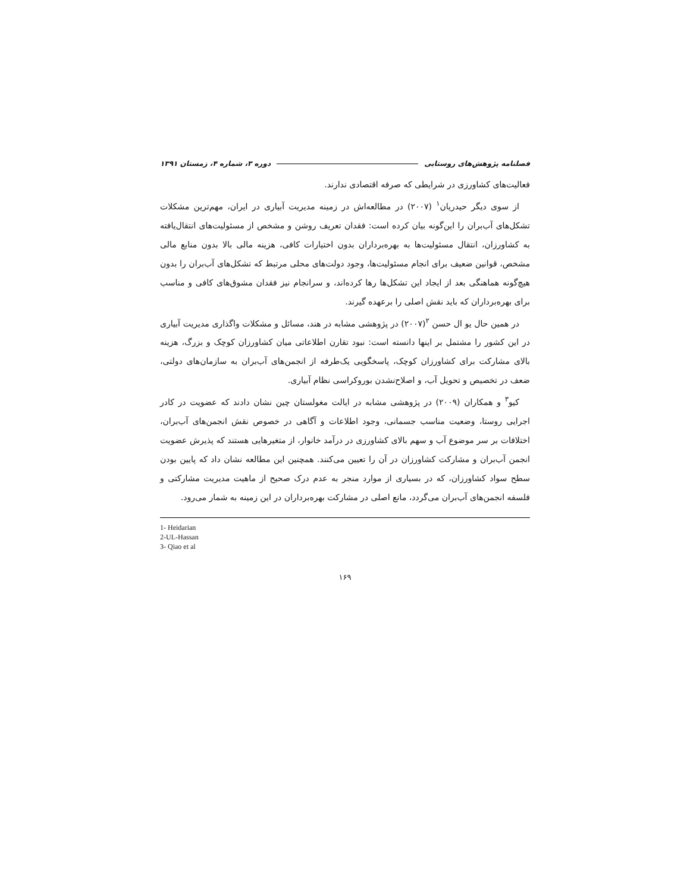فصلنامه پژوهش‌های روستایی دوره ۳، شماره ۴، زمستان ۱۳۹۱
فعالیت‌های کشاورزی در شرایطی که صرفه اقتصادی ندارند.
از سوی دیگر حیدریان<sup>۱</sup> (۲۰۰۷) در مطالعه‌اش در زمینه مدیریت آبیاری در ایران، مهم‌ترین مشکلات تشکل‌های آب‌بران را این‌گونه بیان کرده است: فقدان تعریف روشن و مشخص از مسئولیت‌های انتقال‌یافته به کشاورزان، انتقال مسئولیت‌ها به بهره‌برداران بدون اختیارات کافی، هزینه مالی بالا بدون منابع مالی مشخص، قوانین ضعیف برای انجام مسئولیت‌ها، وجود دولت‌های محلی مرتبط که تشکل‌های آب‌بران را بدون هیچ‌گونه هماهنگی بعد از ایجاد این تشکل‌ها رها کرده‌اند، و سرانجام نیز فقدان مشوق‌های کافی و مناسب برای بهره‌برداران که باید نقش اصلی را برعهده گیرند.
در همین حال یو ال حسن <sup>۲</sup>(۲۰۰۷) در پژوهشی مشابه در هند، مسائل و مشکلات واگذاری مدیریت آبیاری در این کشور را مشتمل بر اینها دانسته است: نبود تقارن اطلاعاتی میان کشاورزان کوچک و بزرگ، هزینه بالای مشارکت برای کشاورزان کوچک، پاسخگویی یک‌طرفه از انجمن‌های آب‌بران به سازمان‌های دولتی، ضعف در تخصیص و تحویل آب، و اصلاح‌نشدن بوروکراسی نظام آبیاری.
کیو<sup>۳</sup> و همکاران (۲۰۰۹) در پژوهشی مشابه در ایالت مغولستان چین نشان دادند که عضویت در کادر اجرایی روستا، وضعیت مناسب جسمانی، وجود اطلاعات و آگاهی در خصوص نقش انجمن‌های آب‌بران، اختلافات بر سر موضوع آب و سهم بالای کشاورزی در درآمد خانوار، از متغیرهایی هستند که پذیرش عضویت انجمن آب‌بران و مشارکت کشاورزان در آن را تعیین می‌کنند. همچنین این مطالعه نشان داد که پایین بودن سطح سواد کشاورزان، که در بسیاری از موارد منجر به عدم درک صحیح از ماهیت مدیریت مشارکتی و فلسفه انجمن‌های آب‌بران می‌گردد، مانع اصلی در مشارکت بهره‌برداران در این زمینه به شمار می‌رود.
1- Heidarian
2-UL-Hassan
3- Qiao et al
۱۶۹